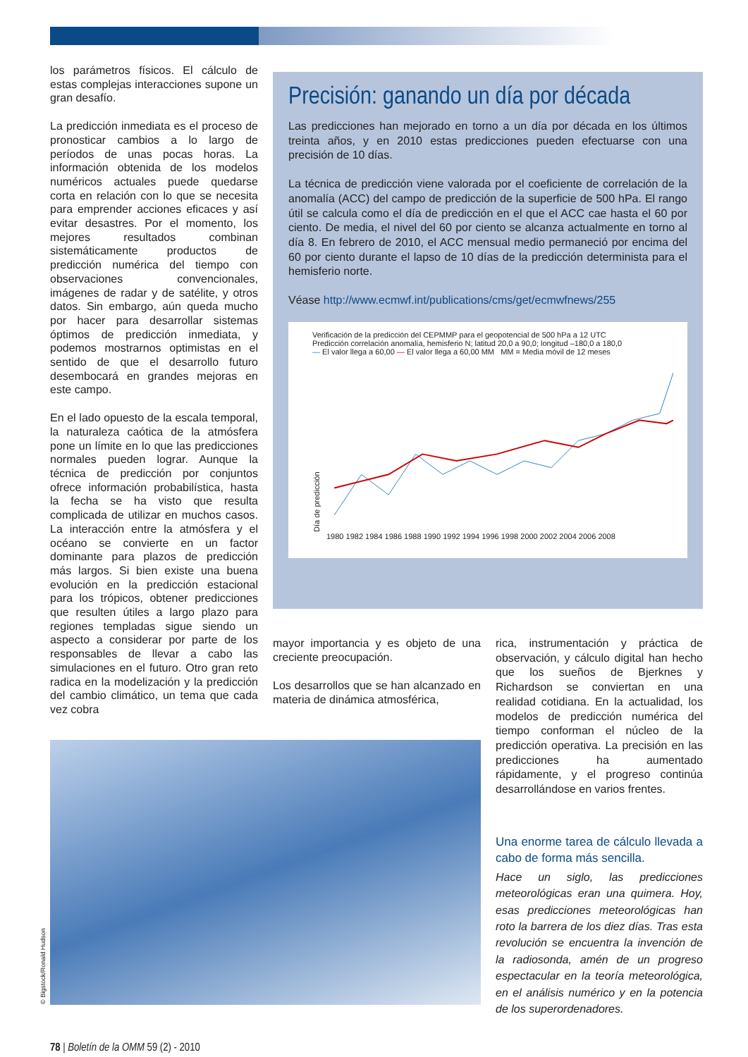los parámetros físicos. El cálculo de estas complejas interacciones supone un gran desafío.
La predicción inmediata es el proceso de pronosticar cambios a lo largo de períodos de unas pocas horas. La información obtenida de los modelos numéricos actuales puede quedarse corta en relación con lo que se necesita para emprender acciones eficaces y así evitar desastres. Por el momento, los mejores resultados combinan sistemáticamente productos de predicción numérica del tiempo con observaciones convencionales, imágenes de radar y de satélite, y otros datos. Sin embargo, aún queda mucho por hacer para desarrollar sistemas óptimos de predicción inmediata, y podemos mostrarnos optimistas en el sentido de que el desarrollo futuro desembocará en grandes mejoras en este campo.
En el lado opuesto de la escala temporal, la naturaleza caótica de la atmósfera pone un límite en lo que las predicciones normales pueden lograr. Aunque la técnica de predicción por conjuntos ofrece información probabilística, hasta la fecha se ha visto que resulta complicada de utilizar en muchos casos. La interacción entre la atmósfera y el océano se convierte en un factor dominante para plazos de predicción más largos. Si bien existe una buena evolución en la predicción estacional para los trópicos, obtener predicciones que resulten útiles a largo plazo para regiones templadas sigue siendo un aspecto a considerar por parte de los responsables de llevar a cabo las simulaciones en el futuro. Otro gran reto radica en la modelización y la predicción del cambio climático, un tema que cada vez cobra
Precisión: ganando un día por década
Las predicciones han mejorado en torno a un día por década en los últimos treinta años, y en 2010 estas predicciones pueden efectuarse con una precisión de 10 días.
La técnica de predicción viene valorada por el coeficiente de correlación de la anomalía (ACC) del campo de predicción de la superficie de 500 hPa. El rango útil se calcula como el día de predicción en el que el ACC cae hasta el 60 por ciento. De media, el nivel del 60 por ciento se alcanza actualmente en torno al día 8. En febrero de 2010, el ACC mensual medio permaneció por encima del 60 por ciento durante el lapso de 10 días de la predicción determinista para el hemisferio norte.
Véase http://www.ecmwf.int/publications/cms/get/ecmwfnews/255
Verificación de la predicción del CEPMMP para el geopotencial de 500 hPa a 12 UTC
Predicción correlación anomalía, hemisferio N; latitud 20,0 a 90,0; longitud –180,0 a 180,0
— El valor llega a 60,00 — El valor llega a 60,00 MM MM = Media móvil de 12 meses
Día de predicción
1980 1982 1984 1986 1988 1990 1992 1994 1996 1998 2000 2002 2004 2006 2008
mayor importancia y es objeto de una creciente preocupación.
Los desarrollos que se han alcanzado en materia de dinámica atmosférica,
rica, instrumentación y práctica de observación, y cálculo digital han hecho que los sueños de Bjerknes y Richardson se conviertan en una realidad cotidiana. En la actualidad, los modelos de predicción numérica del tiempo conforman el núcleo de la predicción operativa. La precisión en las predicciones ha aumentado rápidamente, y el progreso continúa desarrollándose en varios frentes.
Una enorme tarea de cálculo llevada a cabo de forma más sencilla.
Hace un siglo, las predicciones meteorológicas eran una quimera. Hoy, esas predicciones meteorológicas han roto la barrera de los diez días. Tras esta revolución se encuentra la invención de la radiosonda, amén de un progreso espectacular en la teoría meteorológica, en el análisis numérico y en la potencia de los superordenadores.
© Bigstock/Ronald Hudson
78 | Boletín de la OMM 59 (2) - 2010